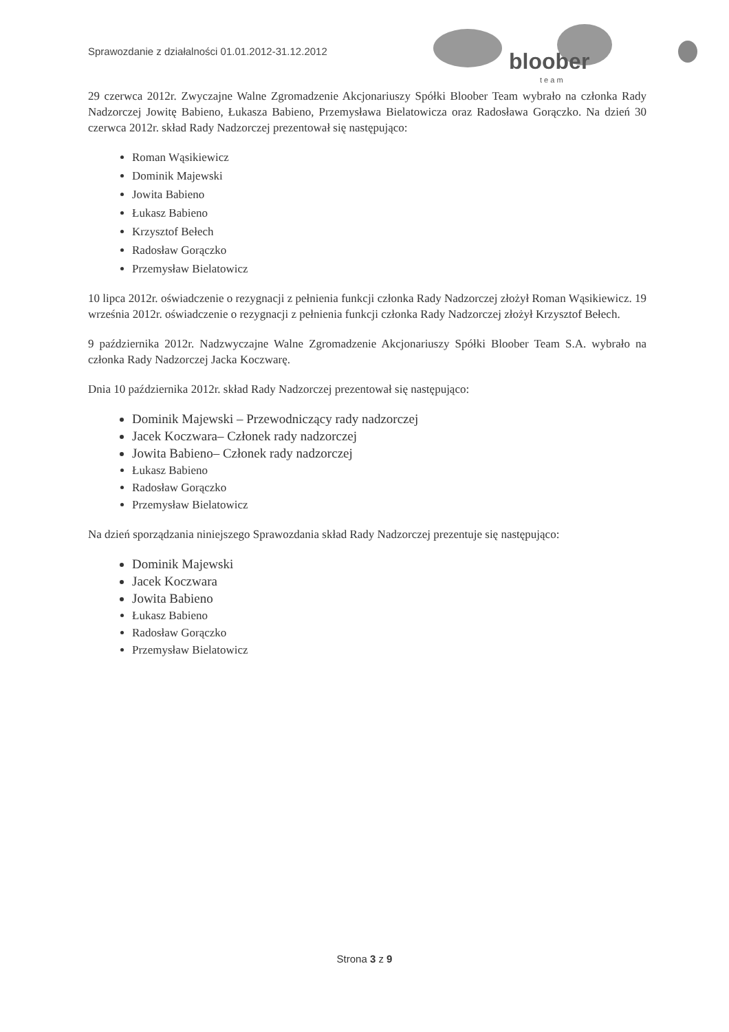Sprawozdanie z działalności 01.01.2012-31.12.2012
bloober
t e a m
29 czerwca 2012r. Zwyczajne Walne Zgromadzenie Akcjonariuszy Spółki Bloober Team wybrało na członka Rady Nadzorczej Jowitę Babieno, Łukasza Babieno, Przemysława Bielatowicza oraz Radosława Gorączko. Na dzień 30 czerwca 2012r. skład Rady Nadzorczej prezentował się następująco:
Roman Wąsikiewicz
Dominik Majewski
Jowita Babieno
Łukasz Babieno
Krzysztof Bełech
Radosław Gorączko
Przemysław Bielatowicz
10 lipca 2012r. oświadczenie o rezygnacji z pełnienia funkcji członka Rady Nadzorczej złożył Roman Wąsikiewicz. 19 września 2012r. oświadczenie o rezygnacji z pełnienia funkcji członka Rady Nadzorczej złożył Krzysztof Bełech.
9 października 2012r. Nadzwyczajne Walne Zgromadzenie Akcjonariuszy Spółki Bloober Team S.A. wybrało na członka Rady Nadzorczej Jacka Koczwarę.
Dnia 10 października 2012r. skład Rady Nadzorczej prezentował się następująco:
Dominik Majewski – Przewodniczący rady nadzorczej
Jacek Koczwara– Członek rady nadzorczej
Jowita Babieno– Członek rady nadzorczej
Łukasz Babieno
Radosław Gorączko
Przemysław Bielatowicz
Na dzień sporządzania niniejszego Sprawozdania skład Rady Nadzorczej prezentuje się następująco:
Dominik Majewski
Jacek Koczwara
Jowita Babieno
Łukasz Babieno
Radosław Gorączko
Przemysław Bielatowicz
Strona 3 z 9